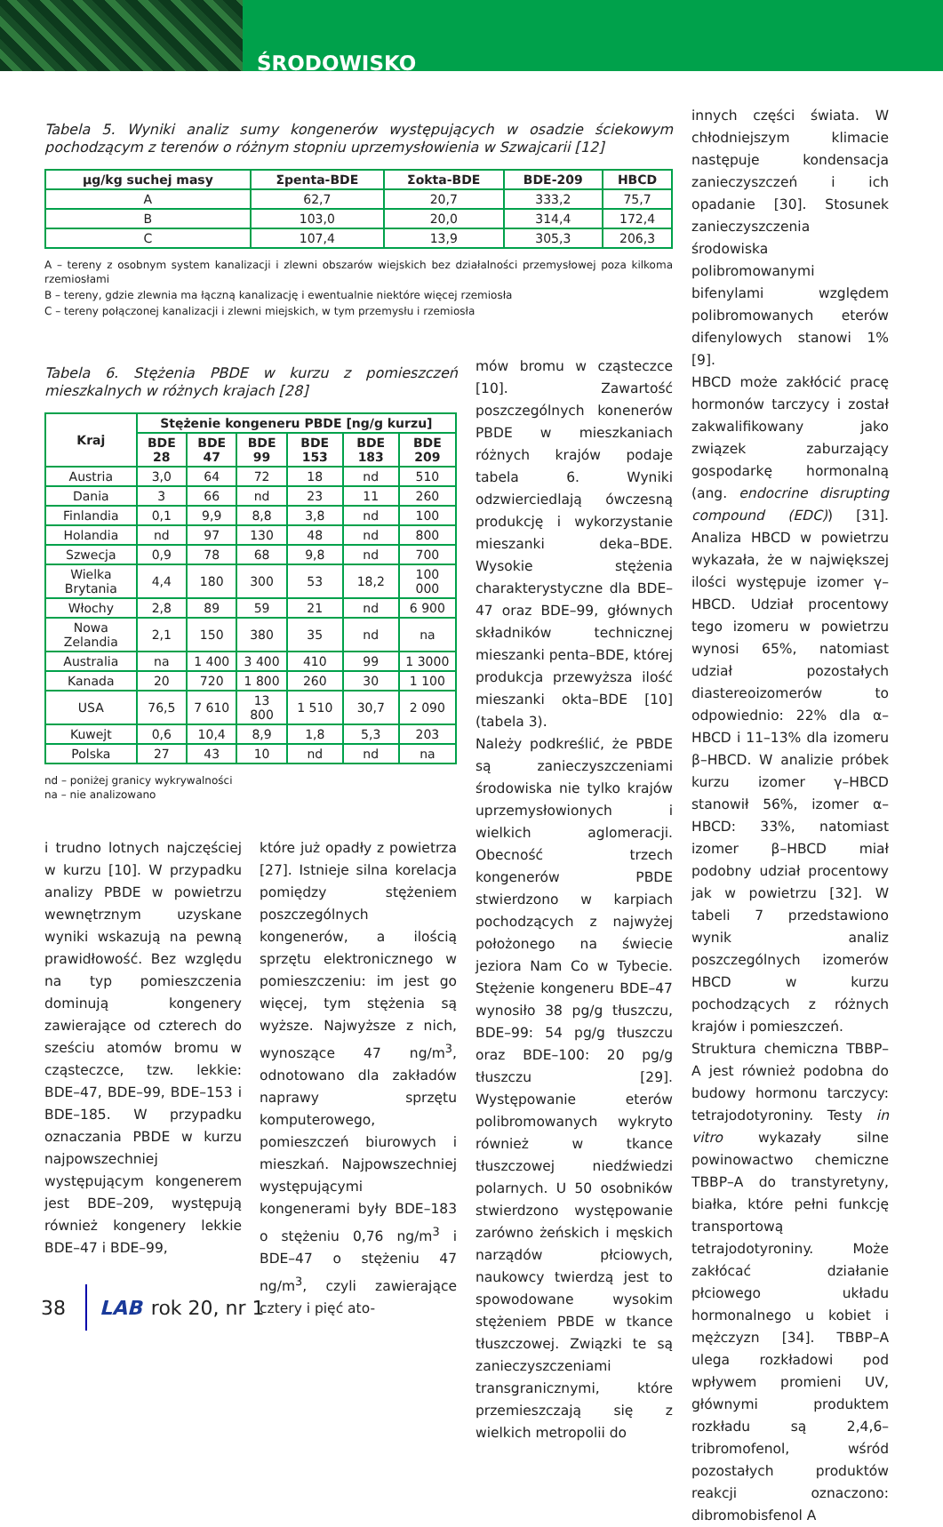ŚRODOWISKO
Tabela 5. Wyniki analiz sumy kongenerów występujących w osadzie ściekowym pochodzącym z terenów o różnym stopniu uprzemysłowienia w Szwajcarii [12]
| µg/kg suchej masy | Σpenta-BDE | Σokta-BDE | BDE-209 | HBCD |
| --- | --- | --- | --- | --- |
| A | 62,7 | 20,7 | 333,2 | 75,7 |
| B | 103,0 | 20,0 | 314,4 | 172,4 |
| C | 107,4 | 13,9 | 305,3 | 206,3 |
A – tereny z osobnym system kanalizacji i zlewni obszarów wiejskich bez działalności przemysłowej poza kilkoma rzemiosłami
B – tereny, gdzie zlewnia ma łączną kanalizację i ewentualnie niektóre więcej rzemiosła
C – tereny połączonej kanalizacji i zlewni miejskich, w tym przemysłu i rzemiosła
Tabela 6. Stężenia PBDE w kurzu z pomieszczeń mieszkalnych w różnych krajach [28]
| Kraj | Stężenie kongeneru PBDE [ng/g kurzu] | | | | | |
| --- | --- | --- | --- | --- | --- | --- |
| | BDE 28 | BDE 47 | BDE 99 | BDE 153 | BDE 183 | BDE 209 |
| Austria | 3,0 | 64 | 72 | 18 | nd | 510 |
| Dania | 3 | 66 | nd | 23 | 11 | 260 |
| Finlandia | 0,1 | 9,9 | 8,8 | 3,8 | nd | 100 |
| Holandia | nd | 97 | 130 | 48 | nd | 800 |
| Szwecja | 0,9 | 78 | 68 | 9,8 | nd | 700 |
| Wielka Brytania | 4,4 | 180 | 300 | 53 | 18,2 | 100 000 |
| Włochy | 2,8 | 89 | 59 | 21 | nd | 6 900 |
| Nowa Zelandia | 2,1 | 150 | 380 | 35 | nd | na |
| Australia | na | 1 400 | 3 400 | 410 | 99 | 1 3000 |
| Kanada | 20 | 720 | 1 800 | 260 | 30 | 1 100 |
| USA | 76,5 | 7 610 | 13 800 | 1 510 | 30,7 | 2 090 |
| Kuwejt | 0,6 | 10,4 | 8,9 | 1,8 | 5,3 | 203 |
| Polska | 27 | 43 | 10 | nd | nd | na |
nd – poniżej granicy wykrywalności
na – nie analizowano
i trudno lotnych najczęściej w kurzu [10]. W przypadku analizy PBDE w powietrzu wewnętrznym uzyskane wyniki wskazują na pewną prawidłowość. Bez względu na typ pomieszczenia dominują kongenery zawierające od czterech do sześciu atomów bromu w cząsteczce, tzw. lekkie: BDE–47, BDE–99, BDE–153 i BDE–185. W przypadku oznaczania PBDE w kurzu najpowszechniej występującym kongenerem jest BDE–209, występują również kongenery lekkie BDE–47 i BDE–99,
które już opadły z powietrza [27]. Istnieje silna korelacja pomiędzy stężeniem poszczególnych kongenerów, a ilością sprzętu elektronicznego w pomieszczeniu: im jest go więcej, tym stężenia są wyższe. Najwyższe z nich, wynoszące 47 ng/m<sup>3</sup>, odnotowano dla zakładów naprawy sprzętu komputerowego, pomieszczeń biurowych i mieszkań. Najpowszechniej występującymi kongenerami były BDE–183 o stężeniu 0,76 ng/m<sup>3</sup> i BDE–47 o stężeniu 47 ng/m<sup>3</sup>, czyli zawierające cztery i pięć ato-
mów bromu w cząsteczce [10]. Zawartość poszczególnych konenerów PBDE w mieszkaniach różnych krajów podaje tabela 6. Wyniki odzwierciedlają ówczesną produkcję i wykorzystanie mieszanki deka–BDE. Wysokie stężenia charakterystyczne dla BDE–47 oraz BDE–99, głównych składników technicznej mieszanki penta–BDE, której produkcja przewyższa ilość mieszanki okta–BDE [10] (tabela 3).
Należy podkreślić, że PBDE są zanieczyszczeniami środowiska nie tylko krajów uprzemysłowionych i wielkich aglomeracji. Obecność trzech kongenerów PBDE stwierdzono w karpiach pochodzących z najwyżej położonego na świecie jeziora Nam Co w Tybecie. Stężenie kongeneru BDE–47 wynosiło 38 pg/g tłuszczu, BDE–99: 54 pg/g tłuszczu oraz BDE–100: 20 pg/g tłuszczu [29]. Występowanie eterów polibromowanych wykryto również w tkance tłuszczowej niedźwiedzi polarnych. U 50 osobników stwierdzono występowanie zarówno żeńskich i męskich narządów płciowych, naukowcy twierdzą jest to spowodowane wysokim stężeniem PBDE w tkance tłuszczowej. Związki te są zanieczyszczeniami transgranicznymi, które przemieszczają się z wielkich metropolii do
innych części świata. W chłodniejszym klimacie następuje kondensacja zanieczyszczeń i ich opadanie [30]. Stosunek zanieczyszczenia środowiska polibromowanymi bifenylami względem polibromowanych eterów difenylowych stanowi 1% [9].
HBCD może zakłócić pracę hormonów tarczycy i został zakwalifikowany jako związek zaburzający gospodarkę hormonalną (ang. endocrine disrupting compound (EDC)) [31]. Analiza HBCD w powietrzu wykazała, że w największej ilości występuje izomer γ–HBCD. Udział procentowy tego izomeru w powietrzu wynosi 65%, natomiast udział pozostałych diastereoizomerów to odpowiednio: 22% dla α–HBCD i 11–13% dla izomeru β–HBCD. W analizie próbek kurzu izomer γ–HBCD stanowił 56%, izomer α–HBCD: 33%, natomiast izomer β–HBCD miał podobny udział procentowy jak w powietrzu [32]. W tabeli 7 przedstawiono wynik analiz poszczególnych izomerów HBCD w kurzu pochodzących z różnych krajów i pomieszczeń.
Struktura chemiczna TBBP–A jest również podobna do budowy hormonu tarczycy: tetrajodotyroniny. Testy in vitro wykazały silne powinowactwo chemiczne TBBP–A do transtyretyny, białka, które pełni funkcję transportową tetrajodotyroniny. Może zakłócać działanie płciowego układu hormonalnego u kobiet i mężczyzn [34]. TBBP–A ulega rozkładowi pod wpływem promieni UV, głównymi produktem rozkładu są 2,4,6–tribromofenol, wśród pozostałych produktów reakcji oznaczono: dibromobisfenol A
38 LAB rok 20, nr 1